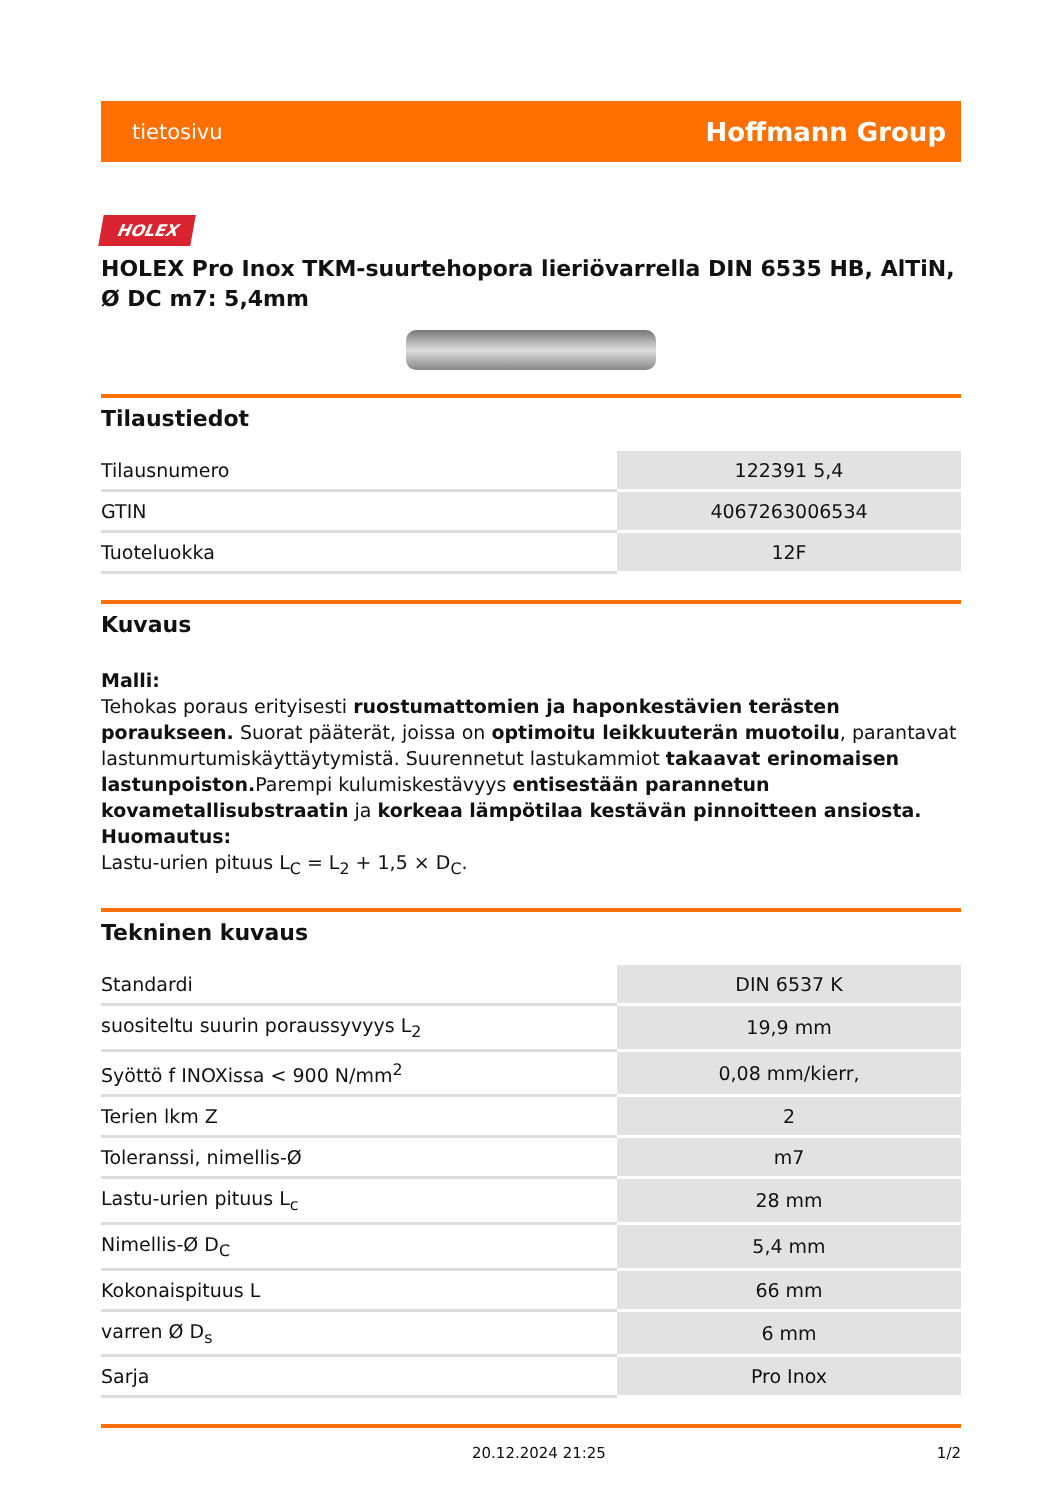tietosivu Hoffmann Group
HOLEX
HOLEX Pro Inox TKM-suurtehopora lieriövarrella DIN 6535 HB, AlTiN, Ø DC m7: 5,4mm
Tilaustiedot
| Tilausnumero | 122391 5,4 |
| GTIN | 4067263006534 |
| Tuoteluokka | 12F |
Kuvaus
Malli:
Tehokas poraus erityisesti ruostumattomien ja haponkestävien terästen poraukseen. Suorat pääterät, joissa on optimoitu leikkuuterän muotoilu, parantavat lastunmurtumiskäyttäytymistä. Suurennetut lastukammiot takaavat erinomaisen lastunpoiston. Parempi kulumiskestävyys entisestään parannetun kovametallisubstraatin ja korkeaa lämpötilaa kestävän pinnoitteen ansiosta.
Huomautus:
Lastu-urien pituus L<sub>C</sub> = L<sub>2</sub> + 1,5 × D<sub>C</sub>.
Tekninen kuvaus
| Standardi | DIN 6537 K |
| suositeltu suurin poraussyvyys L<sub>2</sub> | 19,9 mm |
| Syöttö f INOXissa < 900 N/mm<sup>2</sup> | 0,08 mm/kierr, |
| Terien lkm Z | 2 |
| Toleranssi, nimellis-Ø | m7 |
| Lastu-urien pituus L<sub>c</sub> | 28 mm |
| Nimellis-Ø D<sub>C</sub> | 5,4 mm |
| Kokonaispituus L | 66 mm |
| varren Ø D<sub>s</sub> | 6 mm |
| Sarja | Pro Inox |
20.12.2024 21:25 1/2